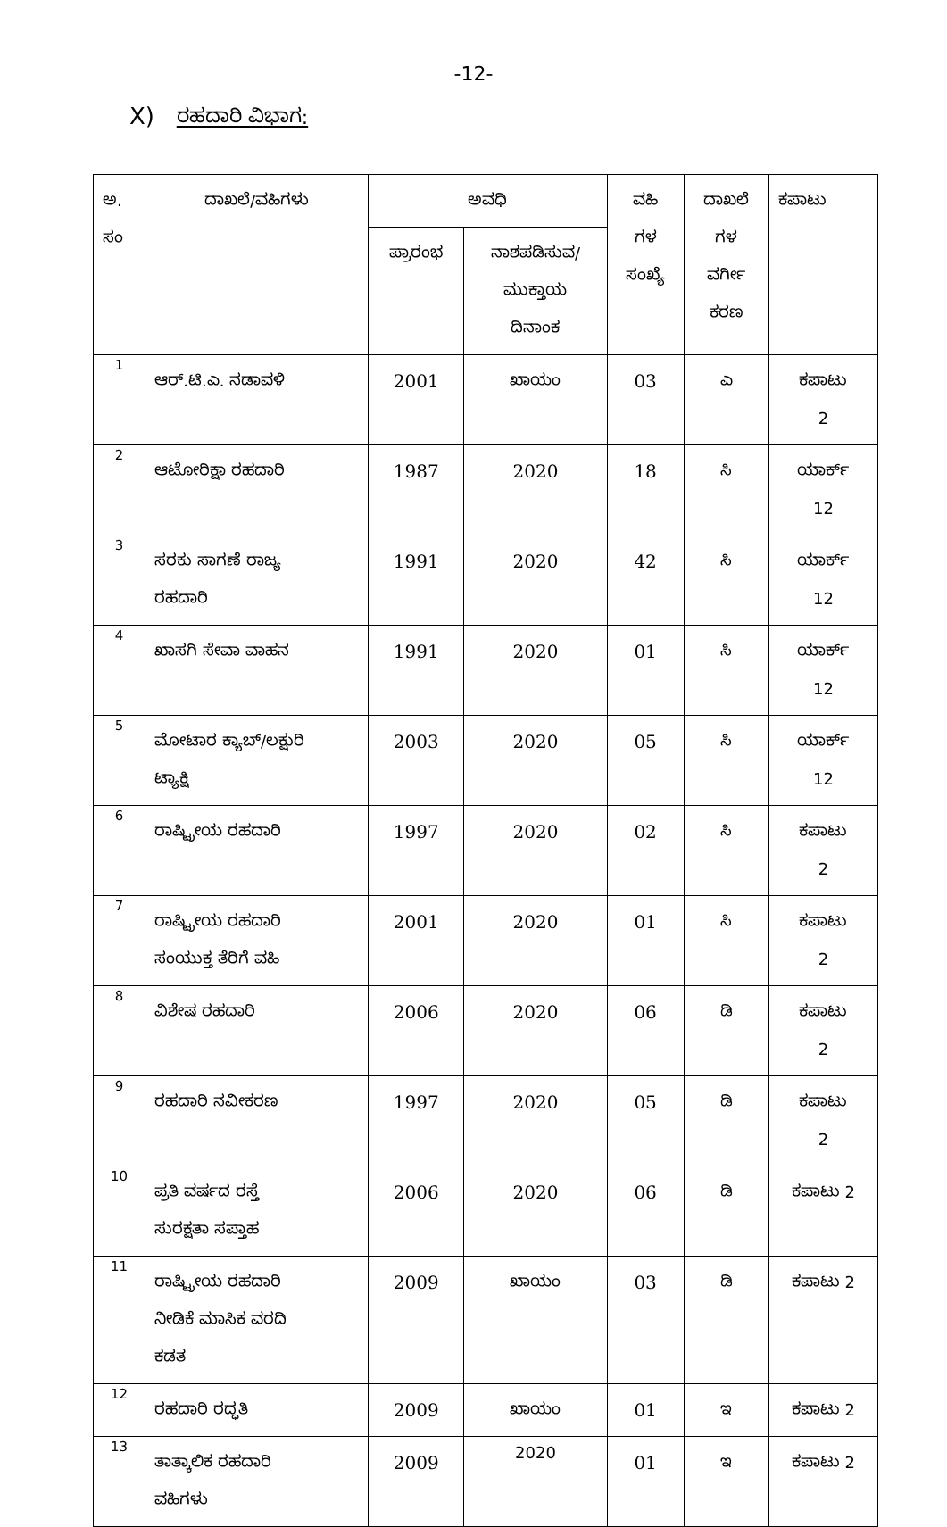-12-
X) ರಹದಾರಿ ವಿಭಾಗ:
| ಅ. ಸಂ | ದಾಖಲೆ/ವಹಿಗಳು | ಅವಧಿ | | ವಹಿ ಗಳ ಸಂಖ್ಯೆ | ದಾಖಲೆ ಗಳ ವರ್ಗೀ ಕರಣ | ಕಪಾಟು |
| --- | --- | --- | --- | --- | --- | --- |
| | | ಪ್ರಾರಂಭ | ನಾಶಪಡಿಸುವ/ ಮುಕ್ತಾಯ ದಿನಾಂಕ | | | |
| 1 | ಆರ್.ಟಿ.ಎ. ನಡಾವಳಿ | 2001 | ಖಾಯಂ | 03 | ಎ | ಕಪಾಟು 2 |
| 2 | ಆಟೋರಿಕ್ಷಾ ರಹದಾರಿ | 1987 | 2020 | 18 | ಸಿ | ಯಾರ್ಕ್ 12 |
| 3 | ಸರಕು ಸಾಗಣೆ ರಾಜ್ಯ ರಹದಾರಿ | 1991 | 2020 | 42 | ಸಿ | ಯಾರ್ಕ್ 12 |
| 4 | ಖಾಸಗಿ ಸೇವಾ ವಾಹನ | 1991 | 2020 | 01 | ಸಿ | ಯಾರ್ಕ್ 12 |
| 5 | ಮೋಟಾರ ಕ್ಯಾಬ್/ಲಕ್ಷುರಿ ಟ್ಯಾಕ್ಷಿ | 2003 | 2020 | 05 | ಸಿ | ಯಾರ್ಕ್ 12 |
| 6 | ರಾಷ್ಟ್ರೀಯ ರಹದಾರಿ | 1997 | 2020 | 02 | ಸಿ | ಕಪಾಟು 2 |
| 7 | ರಾಷ್ಟ್ರೀಯ ರಹದಾರಿ ಸಂಯುಕ್ತ ತೆರಿಗೆ ವಹಿ | 2001 | 2020 | 01 | ಸಿ | ಕಪಾಟು 2 |
| 8 | ವಿಶೇಷ ರಹದಾರಿ | 2006 | 2020 | 06 | ಡಿ | ಕಪಾಟು 2 |
| 9 | ರಹದಾರಿ ನವೀಕರಣ | 1997 | 2020 | 05 | ಡಿ | ಕಪಾಟು 2 |
| 10 | ಪ್ರತಿ ವರ್ಷದ ರಸ್ತೆ ಸುರಕ್ಷತಾ ಸಪ್ತಾಹ | 2006 | 2020 | 06 | ಡಿ | ಕಪಾಟು 2 |
| 11 | ರಾಷ್ಟ್ರೀಯ ರಹದಾರಿ ನೀಡಿಕೆ ಮಾಸಿಕ ವರದಿ ಕಡತ | 2009 | ಖಾಯಂ | 03 | ಡಿ | ಕಪಾಟು 2 |
| 12 | ರಹದಾರಿ ರದ್ಧತಿ | 2009 | ಖಾಯಂ | 01 | ಇ | ಕಪಾಟು 2 |
| 13 | ತಾತ್ಕಾಲಿಕ ರಹದಾರಿ ವಹಿಗಳು | 2009 | 2020 | 01 | ಇ | ಕಪಾಟು 2 |